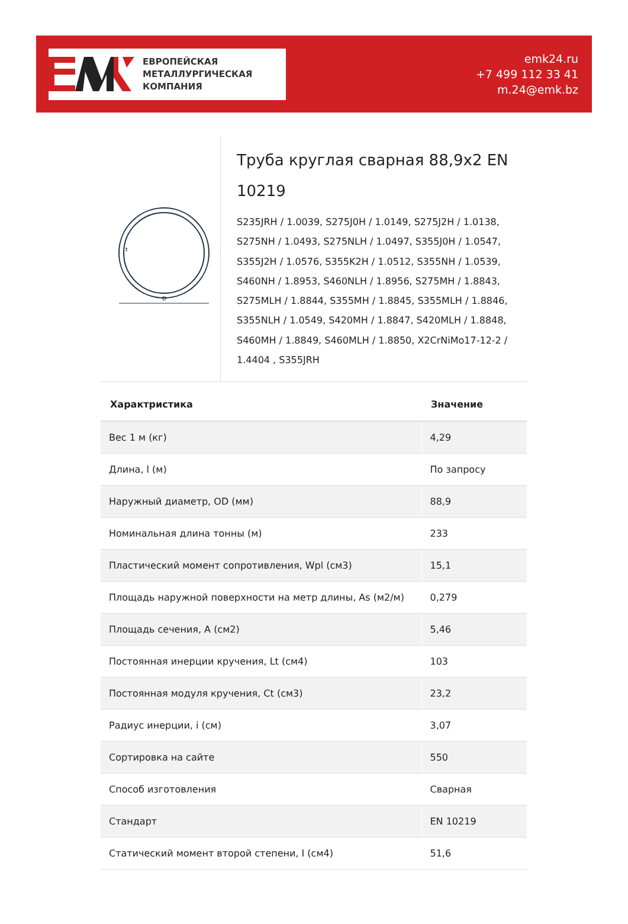ЕВРОПЕЙСКАЯ
МЕТАЛЛУРГИЧЕСКАЯ
КОМПАНИЯ
emk24.ru
+7 499 112 33 41
m.24@emk.bz
D
t
Труба круглая сварная 88,9x2 EN 10219
S235JRH / 1.0039, S275J0H / 1.0149, S275J2H / 1.0138, S275NH / 1.0493, S275NLH / 1.0497, S355J0H / 1.0547, S355J2H / 1.0576, S355K2H / 1.0512, S355NH / 1.0539, S460NH / 1.8953, S460NLH / 1.8956, S275MH / 1.8843, S275MLH / 1.8844, S355MH / 1.8845, S355MLH / 1.8846, S355NLH / 1.0549, S420MH / 1.8847, S420MLH / 1.8848, S460MH / 1.8849, S460MLH / 1.8850, X2CrNiMo17-12-2 / 1.4404 , S355JRH
| Характристика | Значение |
| --- | --- |
| Вес 1 м (кг) | 4,29 |
| Длина, l (м) | По запросу |
| Наружный диаметр, OD (мм) | 88,9 |
| Номинальная длина тонны (м) | 233 |
| Пластический момент сопротивления, Wpl (см3) | 15,1 |
| Площадь наружной поверхности на метр длины, As (м2/м) | 0,279 |
| Площадь сечения, A (см2) | 5,46 |
| Постоянная инерции кручения, Lt (см4) | 103 |
| Постоянная модуля кручения, Ct (см3) | 23,2 |
| Радиус инерции, i (см) | 3,07 |
| Сортировка на сайте | 550 |
| Способ изготовления | Сварная |
| Стандарт | EN 10219 |
| Статический момент второй степени, I (см4) | 51,6 |